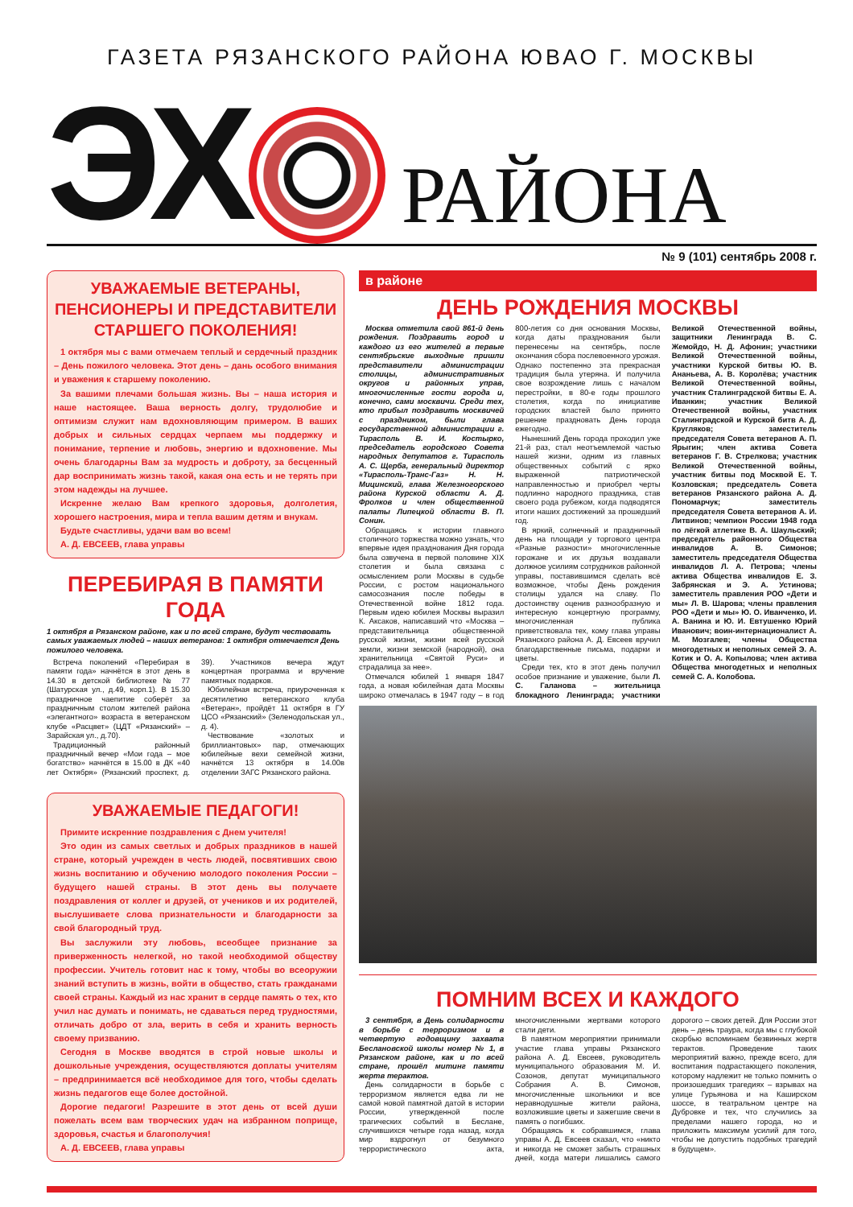ГАЗЕТА РЯЗАНСКОГО РАЙОНА ЮВАО Г. МОСКВЫ
ЭХ РАЙОНА
№ 9 (101) сентябрь 2008 г.
УВАЖАЕМЫЕ ВЕТЕРАНЫ, ПЕНСИОНЕРЫ И ПРЕДСТАВИТЕЛИ СТАРШЕГО ПОКОЛЕНИЯ!
1 октября мы с вами отмечаем теплый и сердечный праздник – День пожилого человека. Этот день – дань особого внимания и уважения к старшему поколению.
За вашими плечами большая жизнь. Вы – наша история и наше настоящее. Ваша верность долгу, трудолюбие и оптимизм служит нам вдохновляющим примером. В ваших добрых и сильных сердцах черпаем мы поддержку и понимание, терпение и любовь, энергию и вдохновение. Мы очень благодарны Вам за мудрость и доброту, за бесценный дар воспринимать жизнь такой, какая она есть и не терять при этом надежды на лучшее.
Искренне желаю Вам крепкого здоровья, долголетия, хорошего настроения, мира и тепла вашим детям и внукам.
Будьте счастливы, удачи вам во всем!
А. Д. ЕВСЕЕВ, глава управы
ПЕРЕБИРАЯ В ПАМЯТИ ГОДА
1 октября в Рязанском районе, как и по всей стране, будут чествовать самых уважаемых людей – наших ветеранов: 1 октября отмечается День пожилого человека.
Встреча поколений «Перебирая в памяти года» начнётся в этот день в 14.30 в детской библиотеке № 77 (Шатурская ул., д.49, корп.1). В 15.30 праздничное чаепитие соберёт за праздничным столом жителей района «элегантного» возраста в ветеранском клубе «Расцвет» (ЦДТ «Рязанский» – Зарайская ул., д.70).
Традиционный районный праздничный вечер «Мои года – мое богатство» начнётся в 15.00 в ДК «40 лет Октября» (Рязанский проспект, д. 39). Участников вечера ждут концертная программа и вручение памятных подарков.
Юбилейная встреча, приуроченная к десятилетию ветеранского клуба «Ветеран», пройдёт 11 октября в ГУ ЦСО «Рязанский» (Зеленодольская ул., д. 4).
Чествование «золотых и бриллиантовых» пар, отмечающих юбилейные вехи семейной жизни, начнётся 13 октября в 14.00в отделении ЗАГС Рязанского района.
УВАЖАЕМЫЕ ПЕДАГОГИ!
Примите искренние поздравления с Днем учителя!
Это один из самых светлых и добрых праздников в нашей стране, который учрежден в честь людей, посвятивших свою жизнь воспитанию и обучению молодого поколения России – будущего нашей страны. В этот день вы получаете поздравления от коллег и друзей, от учеников и их родителей, выслушиваете слова признательности и благодарности за свой благородный труд.
Вы заслужили эту любовь, всеобщее признание за приверженность нелегкой, но такой необходимой обществу профессии. Учитель готовит нас к тому, чтобы во всеоружии знаний вступить в жизнь, войти в общество, стать гражданами своей страны. Каждый из нас хранит в сердце память о тех, кто учил нас думать и понимать, не сдаваться перед трудностями, отличать добро от зла, верить в себя и хранить верность своему призванию.
Сегодня в Москве вводятся в строй новые школы и дошкольные учреждения, осуществляются доплаты учителям – предпринимается всё необходимое для того, чтобы сделать жизнь педагогов еще более достойной.
Дорогие педагоги! Разрешите в этот день от всей души пожелать всем вам творческих удач на избранном поприще, здоровья, счастья и благополучия!
А. Д. ЕВСЕЕВ, глава управы
в районе
ДЕНЬ РОЖДЕНИЯ МОСКВЫ
Москва отметила свой 861-й день рождения. Поздравить город и каждого из его жителей в первые сентябрьские выходные пришли представители администрации столицы, административных округов и районных управ, многочисленные гости города и, конечно, сами москвичи. Среди тех, кто прибыл поздравить москвичей с праздником, были глава государственной администрации г. Тирасполь В. И. Костырко, председатель городского Совета народных депутатов г. Тирасполь А. С. Щерба, генеральный директор «Тирасполь-Транс-Газ» Н. Н. Мицинский, глава Железногорского района Курской области А. Д. Фролков и член общественной палаты Липецкой области В. П. Сонин.
Обращаясь к истории главного столичного торжества можно узнать, что впервые идея празднования Дня города была озвучена в первой половине XIX столетия и была связана с осмыслением роли Москвы в судьбе России, с ростом национального самосознания после победы в Отечественной войне 1812 года. Первым идею юбилея Москвы выразил К. Аксаков, написавший что «Москва – представительница общественной русской жизни, жизни всей русской земли, жизни земской (народной), она хранительница «Святой Руси» и страдалица за нее».
Отмечался юбилей 1 января 1847 года, а новая юбилейная дата Москвы широко отмечалась в 1947 году – в год 800-летия со дня основания Москвы, когда даты празднования были перенесены на сентябрь, после окончания сбора послевоенного урожая. Однако постепенно эта прекрасная традиция была утеряна. И получила свое возрождение лишь с началом перестройки, в 80-е годы прошлого столетия, когда по инициативе городских властей было принято решение праздновать День города ежегодно.
Нынешний День города проходил уже 21-й раз, стал неотъемлемой частью нашей жизни, одним из главных общественных событий с ярко выраженной патриотической направленностью и приобрел черты подлинно народного праздника, став своего рода рубежом, когда подводятся итоги наших достижений за прошедший год.
В яркий, солнечный и праздничный день на площади у торгового центра «Разные разности» многочисленные горожане и их друзья воздавали должное усилиям сотрудников районной управы, поставившимся сделать всё возможное, чтобы День рождения столицы удался на славу. По достоинству оценив разнообразную и интересную концертную программу, многочисленная публика приветствовала тех, кому глава управы Рязанского района А. Д. Евсеев вручил благодарственные письма, подарки и цветы.
Среди тех, кто в этот день получил особое признание и уважение, были Л. С. Галанова – жительница блокадного Ленинграда; участники Великой Отечественной войны, защитники Ленинграда В. С. Жемойдо, Н. Д. Афонин; участники Великой Отечественной войны, участники Курской битвы Ю. В. Ананьева, А. В. Королёва; участник Великой Отечественной войны, участник Сталинградской битвы Е. А. Иванкин; участник Великой Отечественной войны, участник Сталинградской и Курской битв А. Д. Кругляков; заместитель председателя Совета ветеранов А. П. Ярыгин; член актива Совета ветеранов Г. В. Стрелкова; участник Великой Отечественной войны, участник битвы под Москвой Е. Т. Козловская; председатель Совета ветеранов Рязанского района А. Д. Пономарчук; заместитель председателя Совета ветеранов А. И. Литвинов; чемпион России 1948 года по лёгкой атлетике В. А. Шаульский; председатель районного Общества инвалидов А. В. Симонов; заместитель председателя Общества инвалидов Л. А. Петрова; члены актива Общества инвалидов Е. З. Забрянская и Э. А. Устинова; заместитель правления РОО «Дети и мы» Л. В. Шарова; члены правления РОО «Дети и мы» Ю. О. Иванченко, И. А. Ванина и Ю. И. Евтушенко Юрий Иванович; воин-интернационалист А. М. Мозгалев; члены Общества многодетных и неполных семей Э. А. Котик и О. А. Копылова; член актива Общества многодетных и неполных семей С. А. Колобова.
ПОМНИМ ВСЕХ И КАЖДОГО
3 сентября, в День солидарности в борьбе с терроризмом и в четвертую годовщину захвата Беслановской школы номер № 1, в Рязанском районе, как и по всей стране, прошёл митинг памяти жертв терактов.
День солидарности в борьбе с терроризмом является едва ли не самой новой памятной датой в истории России, утвержденной после трагических событий в Беслане, случившихся четыре года назад, когда мир вздрогнул от безумного террористического акта, многочисленными жертвами которого стали дети.
В памятном мероприятии принимали участие глава управы Рязанского района А. Д. Евсеев, руководитель муниципального образования М. И. Созонов, депутат муниципального Собрания А. В. Симонов, многочисленные школьники и все неравнодушные жители района, возложившие цветы и зажегшие свечи в память о погибших.
Обращаясь к собравшимся, глава управы А. Д. Евсеев сказал, что «никто и никогда не сможет забыть страшных дней, когда матери лишались самого дорогого – своих детей. Для России этот день – день траура, когда мы с глубокой скорбью вспоминаем безвинных жертв терактов. Проведение таких мероприятий важно, прежде всего, для воспитания подрастающего поколения, которому надлежит не только помнить о произошедших трагедиях – взрывах на улице Гурьянова и на Каширском шоссе, в театральном центре на Дубровке и тех, что случились за пределами нашего города, но и приложить максимум усилий для того, чтобы не допустить подобных трагедий в будущем».